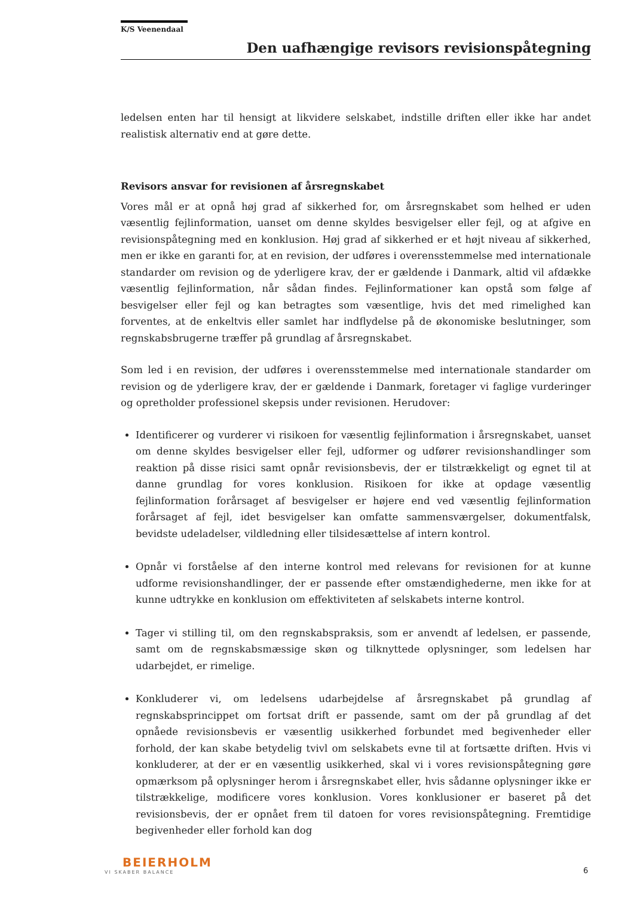K/S Veenendaal
Den uafhængige revisors revisionspåtegning
ledelsen enten har til hensigt at likvidere selskabet, indstille driften eller ikke har andet realistisk alternativ end at gøre dette.
Revisors ansvar for revisionen af årsregnskabet
Vores mål er at opnå høj grad af sikkerhed for, om årsregnskabet som helhed er uden væsentlig fejlinformation, uanset om denne skyldes besvigelser eller fejl, og at afgive en revisionspåtegning med en konklusion. Høj grad af sikkerhed er et højt niveau af sikkerhed, men er ikke en garanti for, at en revision, der udføres i overensstemmelse med internationale standarder om revision og de yderligere krav, der er gældende i Danmark, altid vil afdække væsentlig fejlinformation, når sådan findes. Fejlinformationer kan opstå som følge af besvigelser eller fejl og kan betragtes som væsentlige, hvis det med rimelighed kan forventes, at de enkeltvis eller samlet har indflydelse på de økonomiske beslutninger, som regnskabsbrugerne træffer på grundlag af årsregnskabet.
Som led i en revision, der udføres i overensstemmelse med internationale standarder om revision og de yderligere krav, der er gældende i Danmark, foretager vi faglige vurderinger og opretholder professionel skepsis under revisionen. Herudover:
Identificerer og vurderer vi risikoen for væsentlig fejlinformation i årsregnskabet, uanset om denne skyldes besvigelser eller fejl, udformer og udfører revisionshandlinger som reaktion på disse risici samt opnår revisionsbevis, der er tilstrækkeligt og egnet til at danne grundlag for vores konklusion. Risikoen for ikke at opdage væsentlig fejlinformation forårsaget af besvigelser er højere end ved væsentlig fejlinformation forårsaget af fejl, idet besvigelser kan omfatte sammensværgelser, dokumentfalsk, bevidste udeladelser, vildledning eller tilsidesættelse af intern kontrol.
Opnår vi forståelse af den interne kontrol med relevans for revisionen for at kunne udforme revisionshandlinger, der er passende efter omstændighederne, men ikke for at kunne udtrykke en konklusion om effektiviteten af selskabets interne kontrol.
Tager vi stilling til, om den regnskabspraksis, som er anvendt af ledelsen, er passende, samt om de regnskabsmæssige skøn og tilknyttede oplysninger, som ledelsen har udarbejdet, er rimelige.
Konkluderer vi, om ledelsens udarbejdelse af årsregnskabet på grundlag af regnskabsprincippet om fortsat drift er passende, samt om der på grundlag af det opnåede revisionsbevis er væsentlig usikkerhed forbundet med begivenheder eller forhold, der kan skabe betydelig tvivl om selskabets evne til at fortsætte driften. Hvis vi konkluderer, at der er en væsentlig usikkerhed, skal vi i vores revisionspåtegning gøre opmærksom på oplysninger herom i årsregnskabet eller, hvis sådanne oplysninger ikke er tilstrækkelige, modificere vores konklusion. Vores konklusioner er baseret på det revisionsbevis, der er opnået frem til datoen for vores revisionspåtegning. Fremtidige begivenheder eller forhold kan dog
BEIERHOLM
VI SKABER BALANCE
6